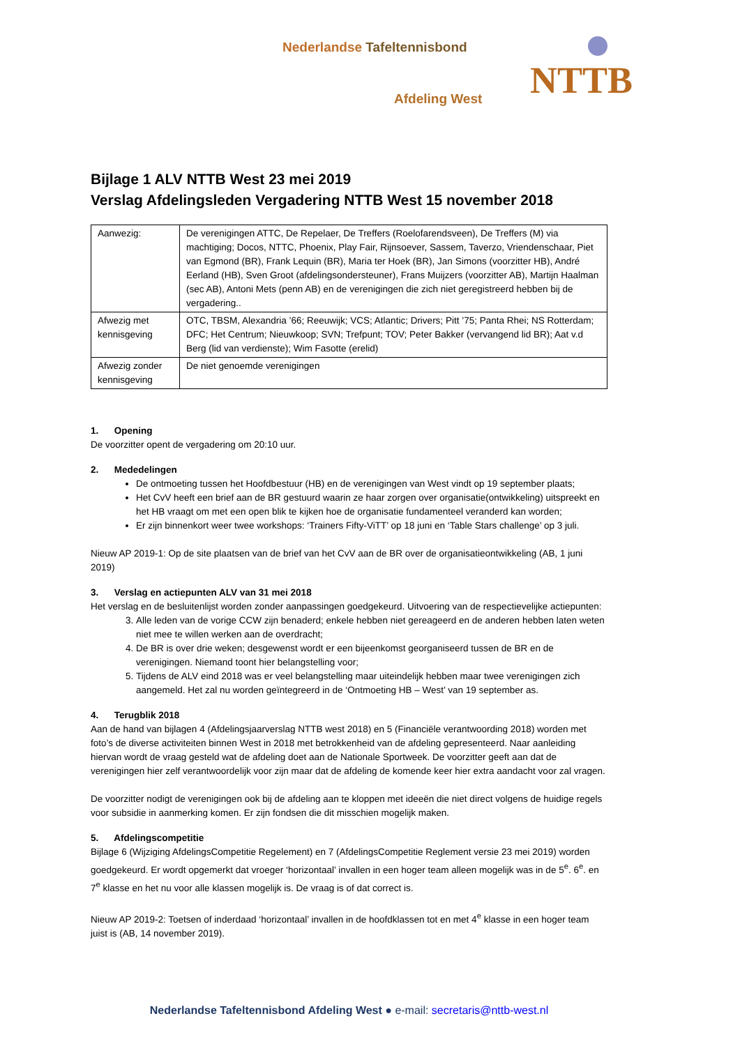Nederlandse Tafeltennisbond
Afdeling West NTTB
Bijlage 1 ALV NTTB West 23 mei 2019
Verslag Afdelingsleden Vergadering NTTB West 15 november 2018
| Aanwezig: | De verenigingen ATTC, De Repelaer, De Treffers (Roelofarendsveen), De Treffers (M) via machtiging; Docos, NTTC, Phoenix, Play Fair, Rijnsoever, Sassem, Taverzo, Vriendenschaar, Piet van Egmond (BR), Frank Lequin (BR), Maria ter Hoek (BR), Jan Simons (voorzitter HB), André Eerland (HB), Sven Groot (afdelingsondersteuner), Frans Muijzers (voorzitter AB), Martijn Haalman (sec AB), Antoni Mets (penn AB) en de verenigingen die zich niet geregistreerd hebben bij de vergadering.. |
| Afwezig met kennisgeving | OTC, TBSM, Alexandria ’66; Reeuwijk; VCS; Atlantic; Drivers; Pitt ’75; Panta Rhei; NS Rotterdam; DFC; Het Centrum; Nieuwkoop; SVN; Trefpunt; TOV; Peter Bakker (vervangend lid BR); Aat v.d Berg (lid van verdienste); Wim Fasotte (erelid) |
| Afwezig zonder kennisgeving | De niet genoemde verenigingen |
1. Opening
De voorzitter opent de vergadering om 20:10 uur.
2. Mededelingen
De ontmoeting tussen het Hoofdbestuur (HB) en de verenigingen van West vindt op 19 september plaats;
Het CvV heeft een brief aan de BR gestuurd waarin ze haar zorgen over organisatie(ontwikkeling) uitspreekt en het HB vraagt om met een open blik te kijken hoe de organisatie fundamenteel veranderd kan worden;
Er zijn binnenkort weer twee workshops: ‘Trainers Fifty-ViTT’ op 18 juni en ‘Table Stars challenge’ op 3 juli.
Nieuw AP 2019-1: Op de site plaatsen van de brief van het CvV aan de BR over de organisatieontwikkeling (AB, 1 juni 2019)
3. Verslag en actiepunten ALV van 31 mei 2018
Het verslag en de besluitenlijst worden zonder aanpassingen goedgekeurd. Uitvoering van de respectievelijke actiepunten:
3. Alle leden van de vorige CCW zijn benaderd; enkele hebben niet gereageerd en de anderen hebben laten weten niet mee te willen werken aan de overdracht;
4. De BR is over drie weken; desgewenst wordt er een bijeenkomst georganiseerd tussen de BR en de verenigingen. Niemand toont hier belangstelling voor;
5. Tijdens de ALV eind 2018 was er veel belangstelling maar uiteindelijk hebben maar twee verenigingen zich aangemeld. Het zal nu worden geïntegreerd in de ‘Ontmoeting HB – West’ van 19 september as.
4. Terugblik 2018
Aan de hand van bijlagen 4 (Afdelingsjaarverslag NTTB west 2018) en 5 (Financiële verantwoording 2018) worden met foto’s de diverse activiteiten binnen West in 2018 met betrokkenheid van de afdeling gepresenteerd. Naar aanleiding hiervan wordt de vraag gesteld wat de afdeling doet aan de Nationale Sportweek. De voorzitter geeft aan dat de verenigingen hier zelf verantwoordelijk voor zijn maar dat de afdeling de komende keer hier extra aandacht voor zal vragen.
De voorzitter nodigt de verenigingen ook bij de afdeling aan te kloppen met ideeën die niet direct volgens de huidige regels voor subsidie in aanmerking komen. Er zijn fondsen die dit misschien mogelijk maken.
5. Afdelingscompetitie
Bijlage 6 (Wijziging AfdelingsCompetitie Regelement) en 7 (AfdelingsCompetitie Reglement versie 23 mei 2019) worden goedgekeurd. Er wordt opgemerkt dat vroeger ‘horizontaal’ invallen in een hoger team alleen mogelijk was in de 5<sup>e</sup>. 6<sup>e</sup>. en 7<sup>e</sup> klasse en het nu voor alle klassen mogelijk is. De vraag is of dat correct is.
Nieuw AP 2019-2: Toetsen of inderdaad ‘horizontaal’ invallen in de hoofdklassen tot en met 4<sup>e</sup> klasse in een hoger team juist is (AB, 14 november 2019).
Nederlandse Tafeltennisbond Afdeling West ● e-mail: secretaris@nttb-west.nl